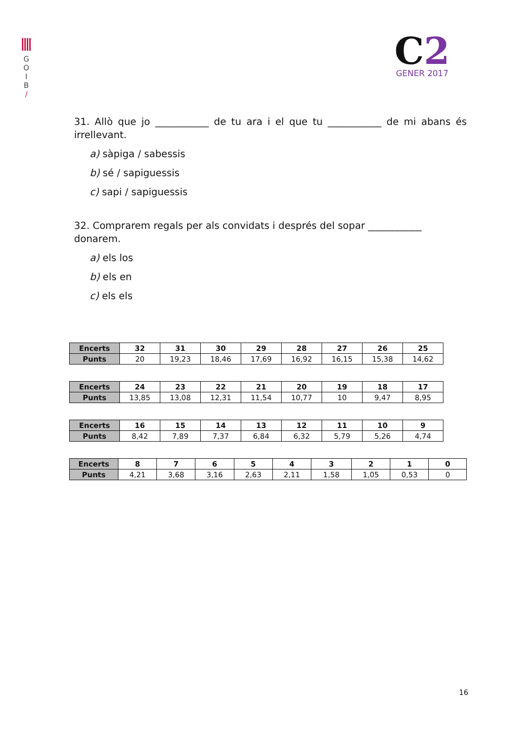G
O
I
B
/
C2
GENER 2017
31. Allò que jo ___________ de tu ara i el que tu ___________ de mi abans és irrellevant.
a) sàpiga / sabessis
b) sé / sapiguessis
c) sapi / sapiguessis
32. Comprarem regals per als convidats i després del sopar ___________ donarem.
a) els los
b) els en
c) els els
| Encerts | 32 | 31 | 30 | 29 | 28 | 27 | 26 | 25 |
| --- | --- | --- | --- | --- | --- | --- | --- | --- |
| Punts | 20 | 19,23 | 18,46 | 17,69 | 16,92 | 16,15 | 15,38 | 14,62 |
| Encerts | 24 | 23 | 22 | 21 | 20 | 19 | 18 | 17 |
| --- | --- | --- | --- | --- | --- | --- | --- | --- |
| Punts | 13,85 | 13,08 | 12,31 | 11,54 | 10,77 | 10 | 9,47 | 8,95 |
| Encerts | 16 | 15 | 14 | 13 | 12 | 11 | 10 | 9 |
| --- | --- | --- | --- | --- | --- | --- | --- | --- |
| Punts | 8,42 | 7,89 | 7,37 | 6,84 | 6,32 | 5,79 | 5,26 | 4,74 |
| Encerts | 8 | 7 | 6 | 5 | 4 | 3 | 2 | 1 | 0 |
| --- | --- | --- | --- | --- | --- | --- | --- | --- | --- |
| Punts | 4,21 | 3,68 | 3,16 | 2,63 | 2,11 | 1,58 | 1,05 | 0,53 | 0 |
16